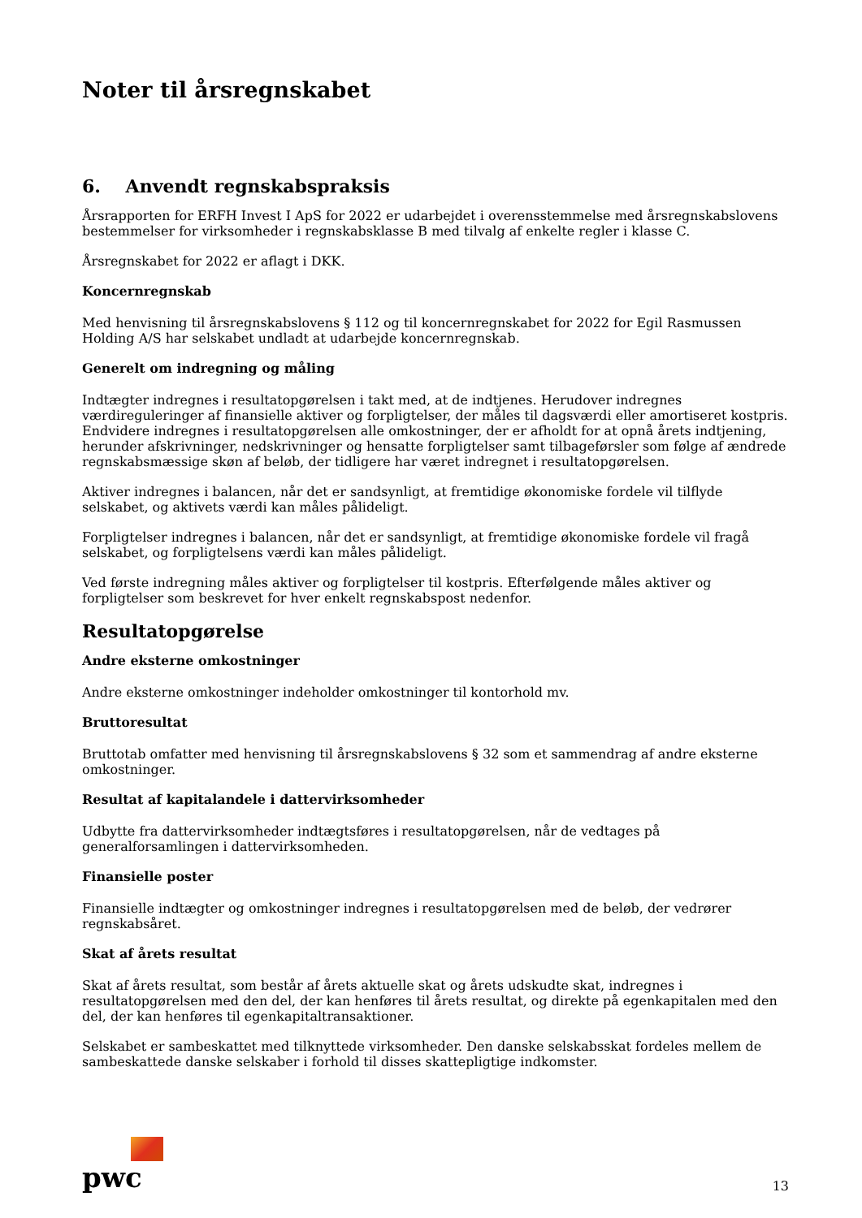Noter til årsregnskabet
6. Anvendt regnskabspraksis
Årsrapporten for ERFH Invest I ApS for 2022 er udarbejdet i overensstemmelse med årsregnskabslovens bestemmelser for virksomheder i regnskabsklasse B med tilvalg af enkelte regler i klasse C.
Årsregnskabet for 2022 er aflagt i DKK.
Koncernregnskab
Med henvisning til årsregnskabslovens § 112 og til koncernregnskabet for 2022 for Egil Rasmussen Holding A/S har selskabet undladt at udarbejde koncernregnskab.
Generelt om indregning og måling
Indtægter indregnes i resultatopgørelsen i takt med, at de indtjenes. Herudover indregnes værdireguleringer af finansielle aktiver og forpligtelser, der måles til dagsværdi eller amortiseret kostpris. Endvidere indregnes i resultatopgørelsen alle omkostninger, der er afholdt for at opnå årets indtjening, herunder afskrivninger, nedskrivninger og hensatte forpligtelser samt tilbageførsler som følge af ændrede regnskabsmæssige skøn af beløb, der tidligere har været indregnet i resultatopgørelsen.
Aktiver indregnes i balancen, når det er sandsynligt, at fremtidige økonomiske fordele vil tilflyde selskabet, og aktivets værdi kan måles pålideligt.
Forpligtelser indregnes i balancen, når det er sandsynligt, at fremtidige økonomiske fordele vil fragå selskabet, og forpligtelsens værdi kan måles pålideligt.
Ved første indregning måles aktiver og forpligtelser til kostpris. Efterfølgende måles aktiver og forpligtelser som beskrevet for hver enkelt regnskabspost nedenfor.
Resultatopgørelse
Andre eksterne omkostninger
Andre eksterne omkostninger indeholder omkostninger til kontorhold mv.
Bruttoresultat
Bruttotab omfatter med henvisning til årsregnskabslovens § 32 som et sammendrag af andre eksterne omkostninger.
Resultat af kapitalandele i dattervirksomheder
Udbytte fra dattervirksomheder indtægtsføres i resultatopgørelsen, når de vedtages på generalforsamlingen i dattervirksomheden.
Finansielle poster
Finansielle indtægter og omkostninger indregnes i resultatopgørelsen med de beløb, der vedrører regnskabsåret.
Skat af årets resultat
Skat af årets resultat, som består af årets aktuelle skat og årets udskudte skat, indregnes i resultatopgørelsen med den del, der kan henføres til årets resultat, og direkte på egenkapitalen med den del, der kan henføres til egenkapitaltransaktioner.
Selskabet er sambeskattet med tilknyttede virksomheder. Den danske selskabsskat fordeles mellem de sambeskattede danske selskaber i forhold til disses skattepligtige indkomster.
pwc
13